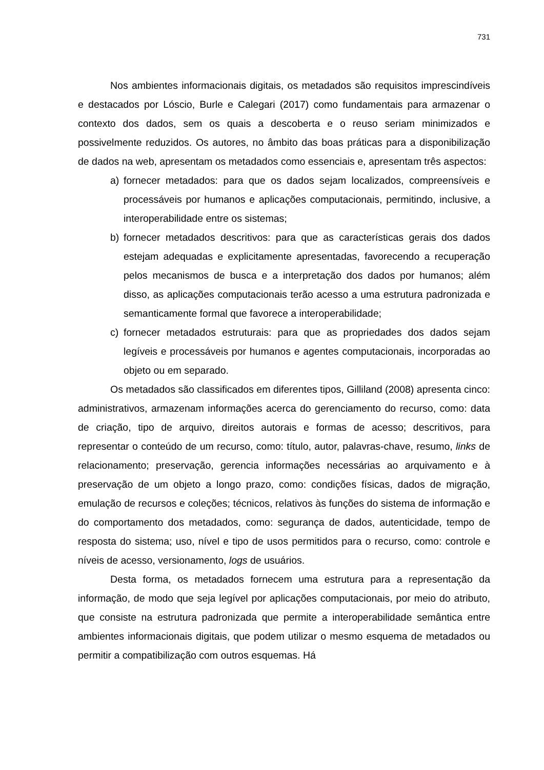731
Nos ambientes informacionais digitais, os metadados são requisitos imprescindíveis e destacados por Lóscio, Burle e Calegari (2017) como fundamentais para armazenar o contexto dos dados, sem os quais a descoberta e o reuso seriam minimizados e possivelmente reduzidos. Os autores, no âmbito das boas práticas para a disponibilização de dados na web, apresentam os metadados como essenciais e, apresentam três aspectos:
a) fornecer metadados: para que os dados sejam localizados, compreensíveis e processáveis por humanos e aplicações computacionais, permitindo, inclusive, a interoperabilidade entre os sistemas;
b) fornecer metadados descritivos: para que as características gerais dos dados estejam adequadas e explicitamente apresentadas, favorecendo a recuperação pelos mecanismos de busca e a interpretação dos dados por humanos; além disso, as aplicações computacionais terão acesso a uma estrutura padronizada e semanticamente formal que favorece a interoperabilidade;
c) fornecer metadados estruturais: para que as propriedades dos dados sejam legíveis e processáveis por humanos e agentes computacionais, incorporadas ao objeto ou em separado.
Os metadados são classificados em diferentes tipos, Gilliland (2008) apresenta cinco: administrativos, armazenam informações acerca do gerenciamento do recurso, como: data de criação, tipo de arquivo, direitos autorais e formas de acesso; descritivos, para representar o conteúdo de um recurso, como: título, autor, palavras-chave, resumo, links de relacionamento; preservação, gerencia informações necessárias ao arquivamento e à preservação de um objeto a longo prazo, como: condições físicas, dados de migração, emulação de recursos e coleções; técnicos, relativos às funções do sistema de informação e do comportamento dos metadados, como: segurança de dados, autenticidade, tempo de resposta do sistema; uso, nível e tipo de usos permitidos para o recurso, como: controle e níveis de acesso, versionamento, logs de usuários.
Desta forma, os metadados fornecem uma estrutura para a representação da informação, de modo que seja legível por aplicações computacionais, por meio do atributo, que consiste na estrutura padronizada que permite a interoperabilidade semântica entre ambientes informacionais digitais, que podem utilizar o mesmo esquema de metadados ou permitir a compatibilização com outros esquemas. Há